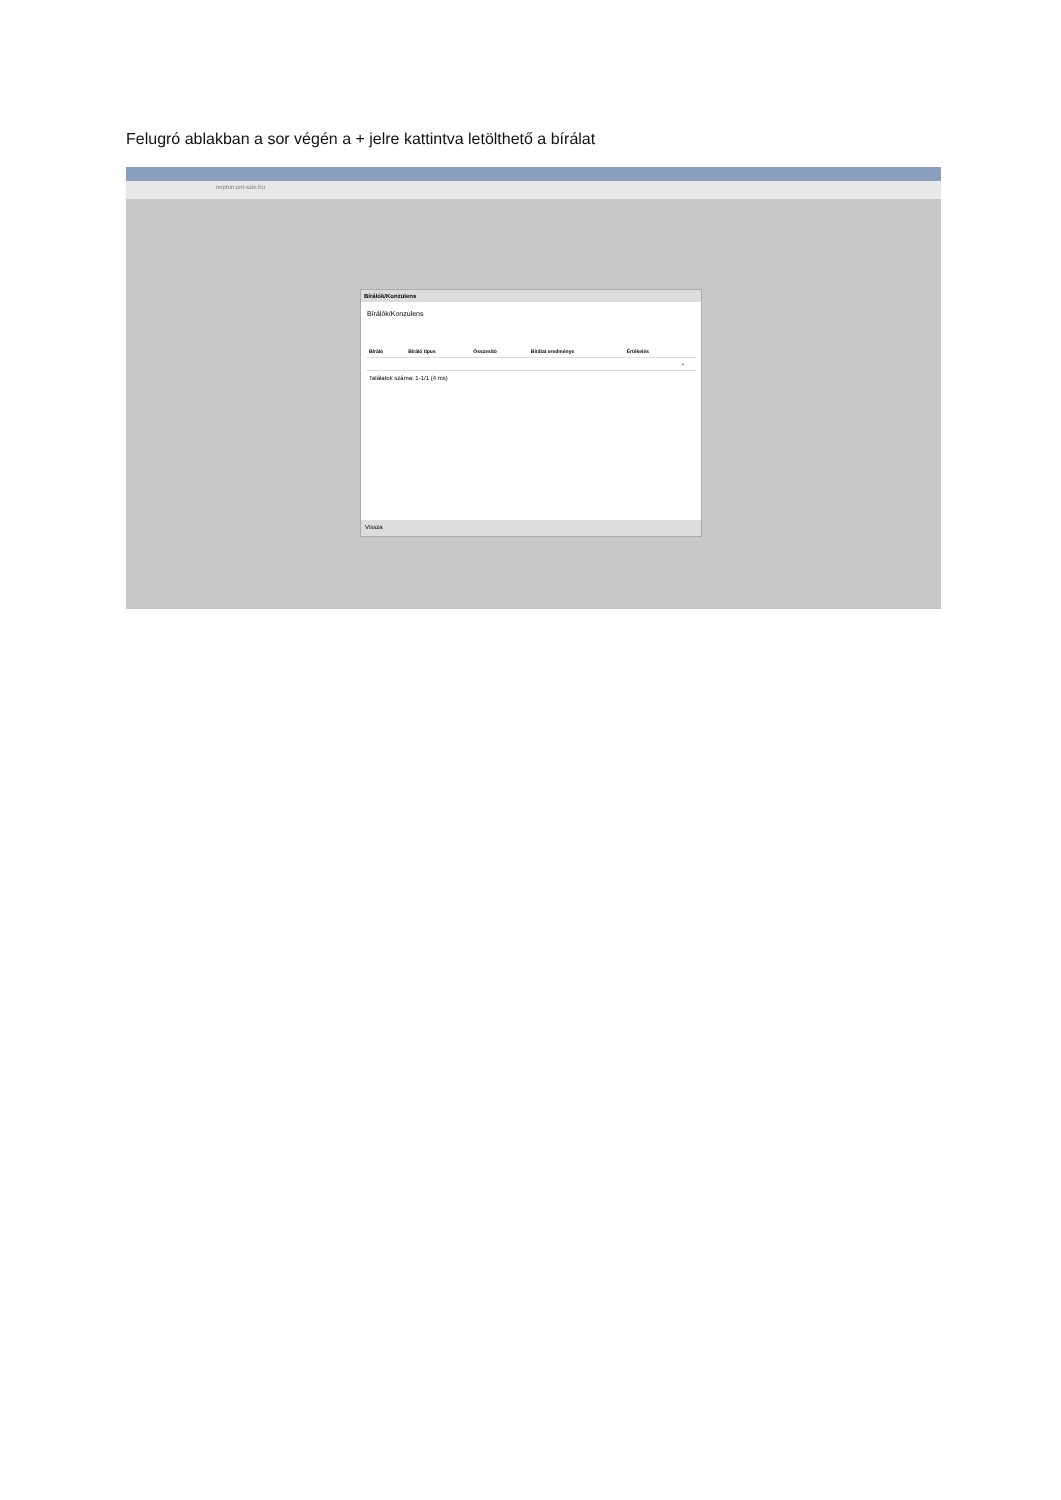Felugró ablakban a sor végén a + jelre kattintva letölthető a bírálat
neptun.uni-szie.hu
Bírálók/Konzulens
Bírálók/Konzulens
| Bíráló | Bíráló típus | Összesítő | Bírálat eredménye | Értékelés | |
| --- | --- | --- | --- | --- | --- |
| | | | | | + |
Találatok száma: 1-1/1 (4 ms)
Vissza